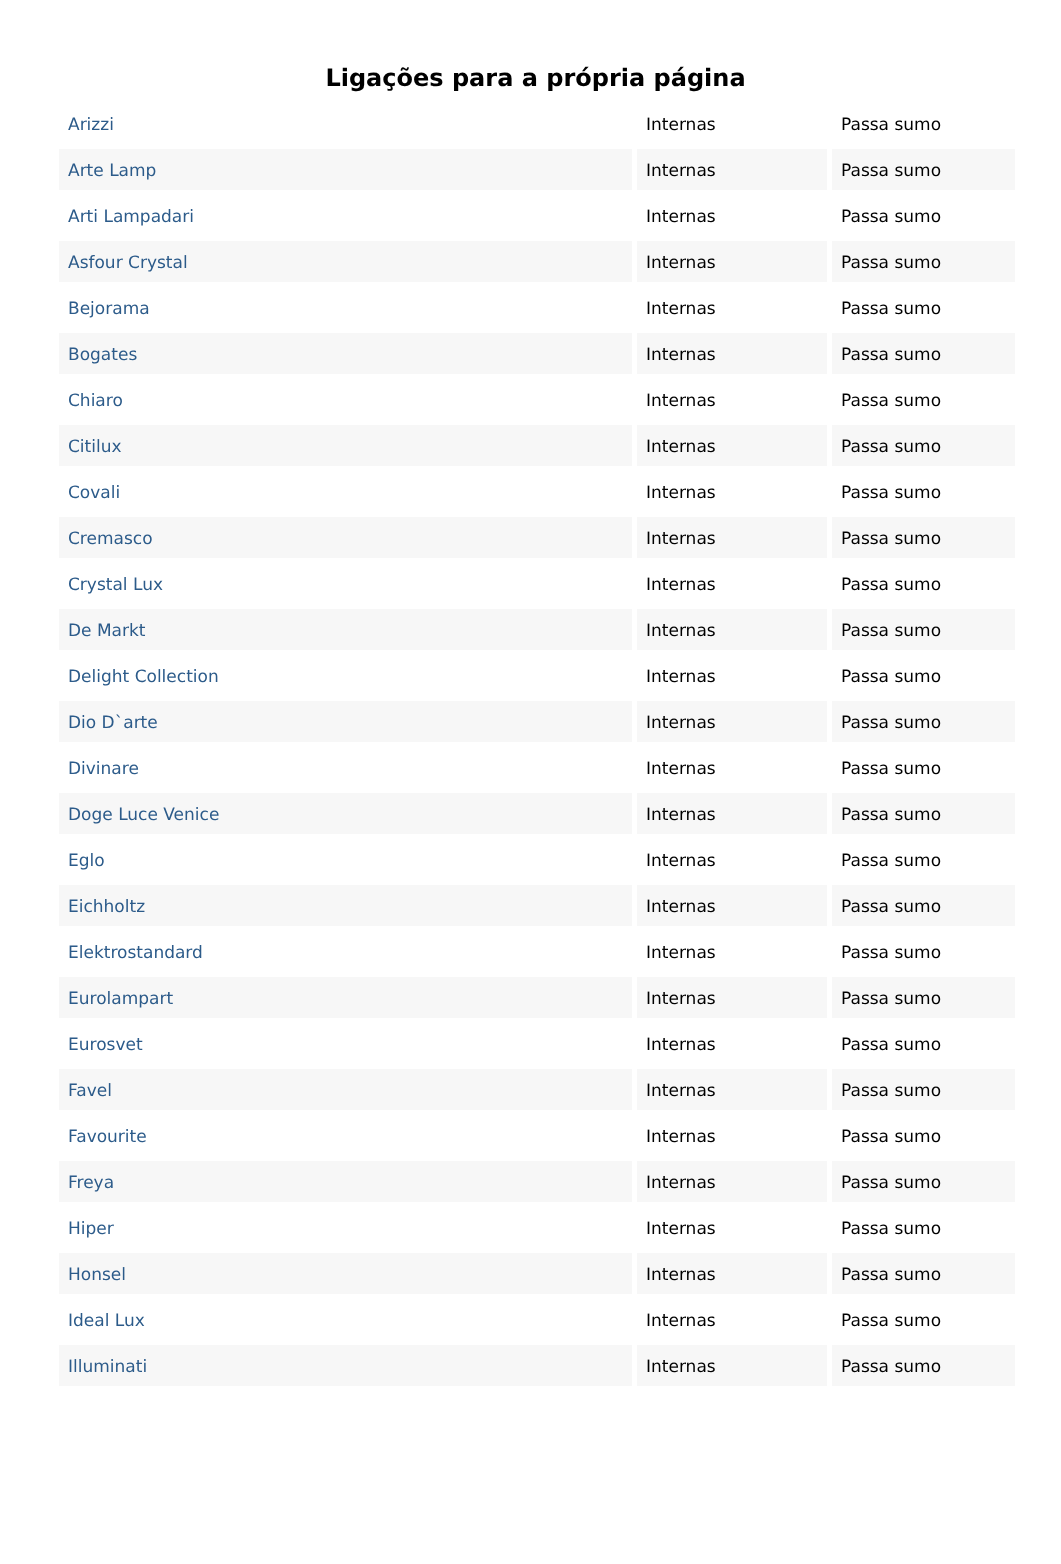Ligações para a própria página
| Arizzi | Internas | Passa sumo |
| Arte Lamp | Internas | Passa sumo |
| Arti Lampadari | Internas | Passa sumo |
| Asfour Crystal | Internas | Passa sumo |
| Bejorama | Internas | Passa sumo |
| Bogates | Internas | Passa sumo |
| Chiaro | Internas | Passa sumo |
| Citilux | Internas | Passa sumo |
| Covali | Internas | Passa sumo |
| Cremasco | Internas | Passa sumo |
| Crystal Lux | Internas | Passa sumo |
| De Markt | Internas | Passa sumo |
| Delight Collection | Internas | Passa sumo |
| Dio D`arte | Internas | Passa sumo |
| Divinare | Internas | Passa sumo |
| Doge Luce Venice | Internas | Passa sumo |
| Eglo | Internas | Passa sumo |
| Eichholtz | Internas | Passa sumo |
| Elektrostandard | Internas | Passa sumo |
| Eurolampart | Internas | Passa sumo |
| Eurosvet | Internas | Passa sumo |
| Favel | Internas | Passa sumo |
| Favourite | Internas | Passa sumo |
| Freya | Internas | Passa sumo |
| Hiper | Internas | Passa sumo |
| Honsel | Internas | Passa sumo |
| Ideal Lux | Internas | Passa sumo |
| Illuminati | Internas | Passa sumo |